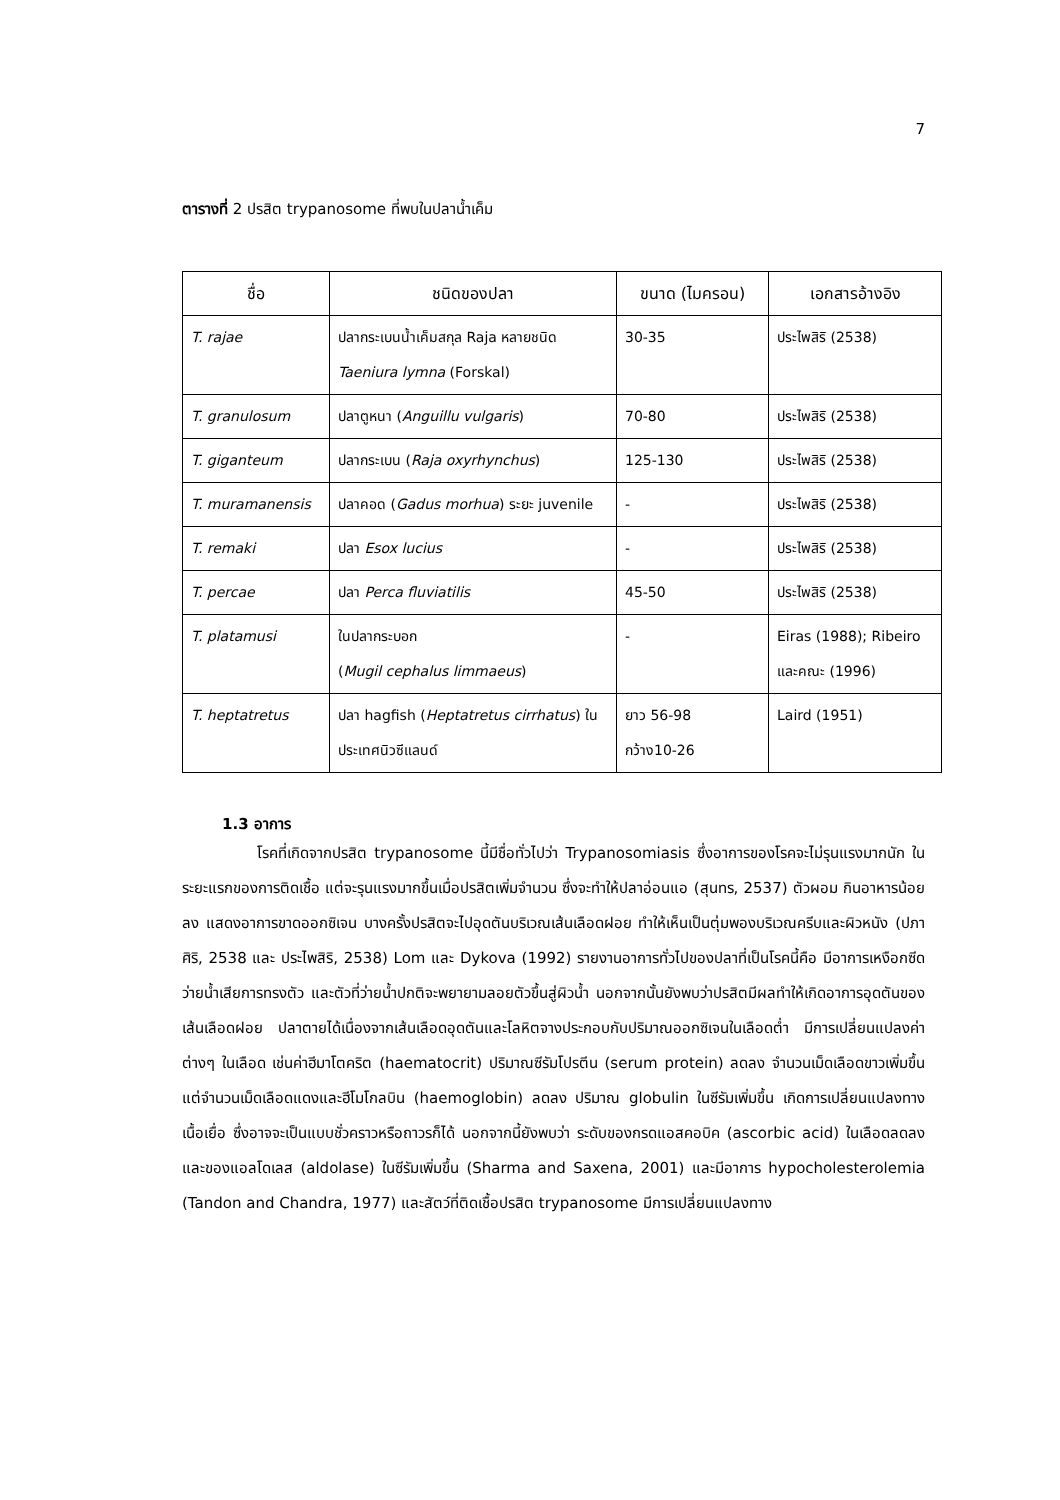7
ตารางที่ 2 ปรสิต trypanosome ที่พบในปลาน้ำเค็ม
| ชื่อ | ชนิดของปลา | ขนาด (ไมครอน) | เอกสารอ้างอิง |
| --- | --- | --- | --- |
| T. rajae | ปลากระเบนน้ำเค็มสกุล Raja หลายชนิด Taeniura lymna (Forskal) | 30-35 | ประไพสิริ (2538) |
| T. granulosum | ปลาตูหนา ( Anguillu vulgaris ) | 70-80 | ประไพสิริ (2538) |
| T. giganteum | ปลากระเบน ( Raja oxyrhynchus ) | 125-130 | ประไพสิริ (2538) |
| T. muramanensis | ปลาคอด ( Gadus morhua ) ระยะ juvenile | - | ประไพสิริ (2538) |
| T. remaki | ปลา Esox lucius | - | ประไพสิริ (2538) |
| T. percae | ปลา Perca fluviatilis | 45-50 | ประไพสิริ (2538) |
| T. platamusi | ในปลากระบอก ( Mugil cephalus limmaeus ) | - | Eiras (1988); Ribeiro และคณะ (1996) |
| T. heptatretus | ปลา hagfish ( Heptatretus cirrhatus ) ในประเทศนิวซีแลนด์ | ยาว 56-98 กว้าง10-26 | Laird (1951) |
1.3 อาการ
โรคที่เกิดจากปรสิต trypanosome นี้มีชื่อทั่วไปว่า Trypanosomiasis ซึ่งอาการของโรคจะไม่รุนแรงมากนัก ในระยะแรกของการติดเชื้อ แต่จะรุนแรงมากขึ้นเมื่อปรสิตเพิ่มจำนวน ซึ่งจะทำให้ปลาอ่อนแอ (สุนทร, 2537) ตัวผอม กินอาหารน้อยลง แสดงอาการขาดออกซิเจน บางครั้งปรสิตจะไปอุดตันบริเวณเส้นเลือดฝอย ทำให้เห็นเป็นตุ่มพองบริเวณครีบและผิวหนัง (ปภาศิริ, 2538 และ ประไพสิริ, 2538) Lom และ Dykova (1992) รายงานอาการทั่วไปของปลาที่เป็นโรคนี้คือ มีอาการเหงือกซีด ว่ายน้ำเสียการทรงตัว และตัวที่ว่ายน้ำปกติจะพยายามลอยตัวขึ้นสู่ผิวน้ำ นอกจากนั้นยังพบว่าปรสิตมีผลทำให้เกิดอาการอุดตันของเส้นเลือดฝอย ปลาตายได้เนื่องจากเส้นเลือดอุดตันและโลหิตจางประกอบกับปริมาณออกซิเจนในเลือดต่ำ มีการเปลี่ยนแปลงค่าต่างๆ ในเลือด เช่นค่าฮีมาโตคริต (haematocrit) ปริมาณซีรัมโปรตีน (serum protein) ลดลง จำนวนเม็ดเลือดขาวเพิ่มขึ้นแต่จำนวนเม็ดเลือดแดงและฮีโมโกลบิน (haemoglobin) ลดลง ปริมาณ globulin ในซีรัมเพิ่มขึ้น เกิดการเปลี่ยนแปลงทางเนื้อเยื่อ ซึ่งอาจจะเป็นแบบชั่วคราวหรือถาวรก็ได้ นอกจากนี้ยังพบว่า ระดับของกรดแอสคอบิค (ascorbic acid) ในเลือดลดลง และของแอลโดเลส (aldolase) ในซีรัมเพิ่มขึ้น (Sharma and Saxena, 2001) และมีอาการ hypocholesterolemia (Tandon and Chandra, 1977) และสัตว์ที่ติดเชื้อปรสิต trypanosome มีการเปลี่ยนแปลงทาง